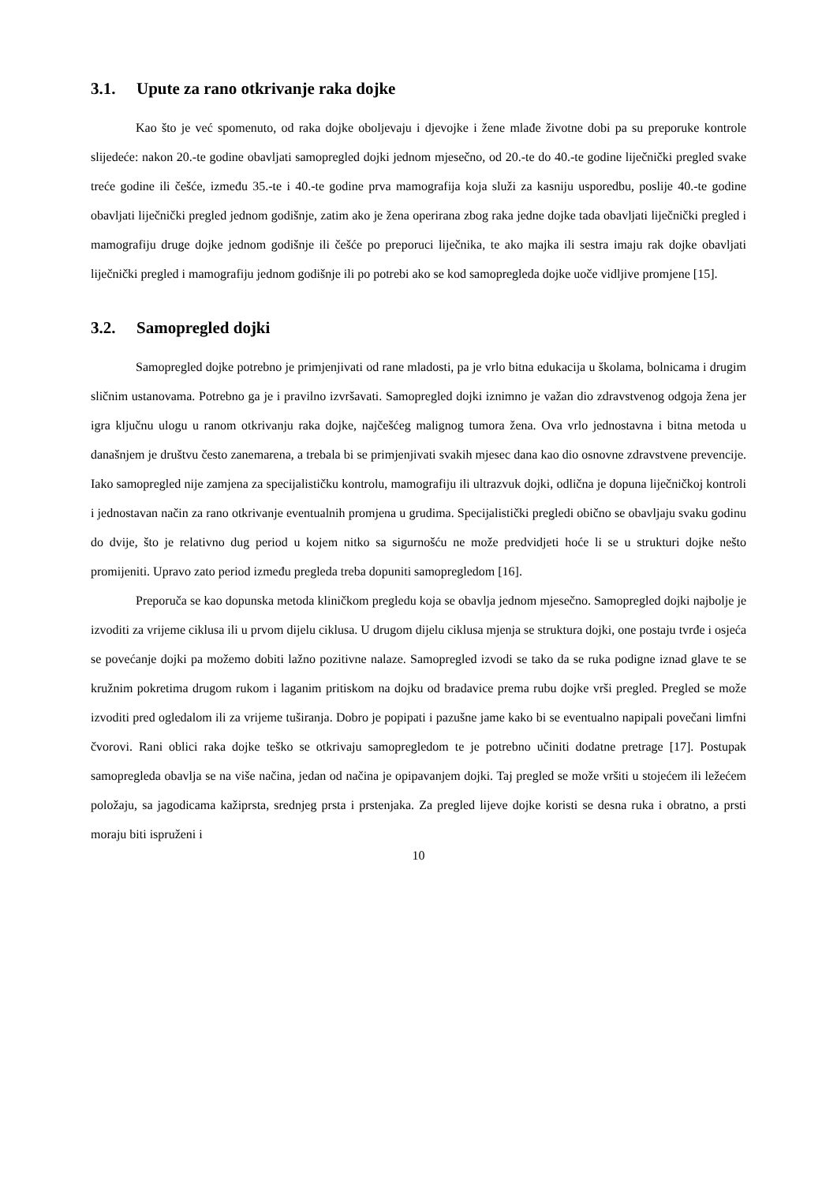3.1. Upute za rano otkrivanje raka dojke
Kao što je već spomenuto, od raka dojke oboljevaju i djevojke i žene mlađe životne dobi pa su preporuke kontrole slijedeće: nakon 20.-te godine obavljati samopregled dojki jednom mjesečno, od 20.-te do 40.-te godine liječnički pregled svake treće godine ili češće, između 35.-te i 40.-te godine prva mamografija koja služi za kasniju usporedbu, poslije 40.-te godine obavljati liječnički pregled jednom godišnje, zatim ako je žena operirana zbog raka jedne dojke tada obavljati liječnički pregled i mamografiju druge dojke jednom godišnje ili češće po preporuci liječnika, te ako majka ili sestra imaju rak dojke obavljati liječnički pregled i mamografiju jednom godišnje ili po potrebi ako se kod samopregleda dojke uoče vidljive promjene [15].
3.2. Samopregled dojki
Samopregled dojke potrebno je primjenjivati od rane mladosti, pa je vrlo bitna edukacija u školama, bolnicama i drugim sličnim ustanovama. Potrebno ga je i pravilno izvršavati. Samopregled dojki iznimno je važan dio zdravstvenog odgoja žena jer igra ključnu ulogu u ranom otkrivanju raka dojke, najčešćeg malignog tumora žena. Ova vrlo jednostavna i bitna metoda u današnjem je društvu često zanemarena, a trebala bi se primjenjivati svakih mjesec dana kao dio osnovne zdravstvene prevencije. Iako samopregled nije zamjena za specijalističku kontrolu, mamografiju ili ultrazvuk dojki, odlična je dopuna liječničkoj kontroli i jednostavan način za rano otkrivanje eventualnih promjena u grudima. Specijalistički pregledi obično se obavljaju svaku godinu do dvije, što je relativno dug period u kojem nitko sa sigurnošću ne može predvidjeti hoće li se u strukturi dojke nešto promijeniti. Upravo zato period između pregleda treba dopuniti samopregledom [16].
Preporuča se kao dopunska metoda kliničkom pregledu koja se obavlja jednom mjesečno. Samopregled dojki najbolje je izvoditi za vrijeme ciklusa ili u prvom dijelu ciklusa. U drugom dijelu ciklusa mjenja se struktura dojki, one postaju tvrđe i osjeća se povećanje dojki pa možemo dobiti lažno pozitivne nalaze. Samopregled izvodi se tako da se ruka podigne iznad glave te se kružnim pokretima drugom rukom i laganim pritiskom na dojku od bradavice prema rubu dojke vrši pregled. Pregled se može izvoditi pred ogledalom ili za vrijeme tuširanja. Dobro je popipati i pazušne jame kako bi se eventualno napipali povečani limfni čvorovi. Rani oblici raka dojke teško se otkrivaju samopregledom te je potrebno učiniti dodatne pretrage [17]. Postupak samopregleda obavlja se na više načina, jedan od načina je opipavanjem dojki. Taj pregled se može vršiti u stojećem ili ležećem položaju, sa jagodicama kažiprsta, srednjeg prsta i prstenjaka. Za pregled lijeve dojke koristi se desna ruka i obratno, a prsti moraju biti ispruženi i
10